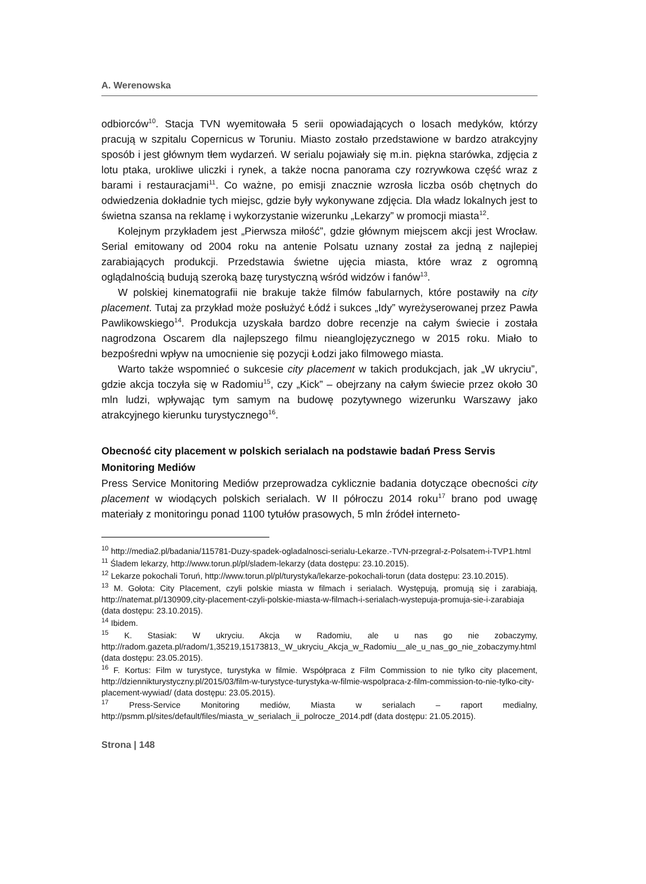A. Werenowska
odbiorców<sup>10</sup>. Stacja TVN wyemitowała 5 serii opowiadających o losach medyków, którzy pracują w szpitalu Copernicus w Toruniu. Miasto zostało przedstawione w bardzo atrakcyjny sposób i jest głównym tłem wydarzeń. W serialu pojawiały się m.in. piękna starówka, zdjęcia z lotu ptaka, urokliwe uliczki i rynek, a także nocna panorama czy rozrywkowa część wraz z barami i restauracjami<sup>11</sup>. Co ważne, po emisji znacznie wzrosła liczba osób chętnych do odwiedzenia dokładnie tych miejsc, gdzie były wykonywane zdjęcia. Dla władz lokalnych jest to świetna szansa na reklamę i wykorzystanie wizerunku „Lekarzy” w promocji miasta<sup>12</sup>.
Kolejnym przykładem jest „Pierwsza miłość”, gdzie głównym miejscem akcji jest Wrocław. Serial emitowany od 2004 roku na antenie Polsatu uznany został za jedną z najlepiej zarabiających produkcji. Przedstawia świetne ujęcia miasta, które wraz z ogromną oglądalnością budują szeroką bazę turystyczną wśród widzów i fanów<sup>13</sup>.
W polskiej kinematografii nie brakuje także filmów fabularnych, które postawiły na city placement. Tutaj za przykład może posłużyć Łódź i sukces „Idy” wyreżyserowanej przez Pawła Pawlikowskiego<sup>14</sup>. Produkcja uzyskała bardzo dobre recenzje na całym świecie i została nagrodzona Oscarem dla najlepszego filmu nieanglojęzycznego w 2015 roku. Miało to bezpośredni wpływ na umocnienie się pozycji Łodzi jako filmowego miasta.
Warto także wspomnieć o sukcesie city placement w takich produkcjach, jak „W ukryciu”, gdzie akcja toczyła się w Radomiu<sup>15</sup>, czy „Kick” – obejrzany na całym świecie przez około 30 mln ludzi, wpływając tym samym na budowę pozytywnego wizerunku Warszawy jako atrakcyjnego kierunku turystycznego<sup>16</sup>.
Obecność city placement w polskich serialach na podstawie badań Press Servis Monitoring Mediów
Press Service Monitoring Mediów przeprowadza cyklicznie badania dotyczące obecności city placement w wiodących polskich serialach. W II półroczu 2014 roku<sup>17</sup> brano pod uwagę materiały z monitoringu ponad 1100 tytułów prasowych, 5 mln źródeł interneto-
<sup>10</sup> http://media2.pl/badania/115781-Duzy-spadek-ogladalnosci-serialu-Lekarze.-TVN-przegral-z-Polsatem-i-TVP1.html
<sup>11</sup> Śladem lekarzy, http://www.torun.pl/pl/sladem-lekarzy (data dostępu: 23.10.2015).
<sup>12</sup> Lekarze pokochali Toruń, http://www.torun.pl/pl/turystyka/lekarze-pokochali-torun (data dostępu: 23.10.2015).
<sup>13</sup> M. Gołota: City Placement, czyli polskie miasta w filmach i serialach. Występują, promują się i zarabiają, http://natemat.pl/130909,city-placement-czyli-polskie-miasta-w-filmach-i-serialach-wystepuja-promuja-sie-i-zarabiaja (data dostępu: 23.10.2015).
<sup>14</sup> Ibidem.
<sup>15</sup> K. Stasiak: W ukryciu. Akcja w Radomiu, ale u nas go nie zobaczymy, http://radom.gazeta.pl/radom/1,35219,15173813,_W_ukryciu_Akcja_w_Radomiu__ale_u_nas_go_nie_zobaczymy.html (data dostępu: 23.05.2015).
<sup>16</sup> F. Kortus: Film w turystyce, turystyka w filmie. Współpraca z Film Commission to nie tylko city placement, http://dziennikturystyczny.pl/2015/03/film-w-turystyce-turystyka-w-filmie-wspolpraca-z-film-commission-to-nie-tylko-city-placement-wywiad/ (data dostępu: 23.05.2015).
<sup>17</sup> Press-Service Monitoring mediów, Miasta w serialach – raport medialny, http://psmm.pl/sites/default/files/miasta_w_serialach_ii_polrocze_2014.pdf (data dostępu: 21.05.2015).
Strona | 148